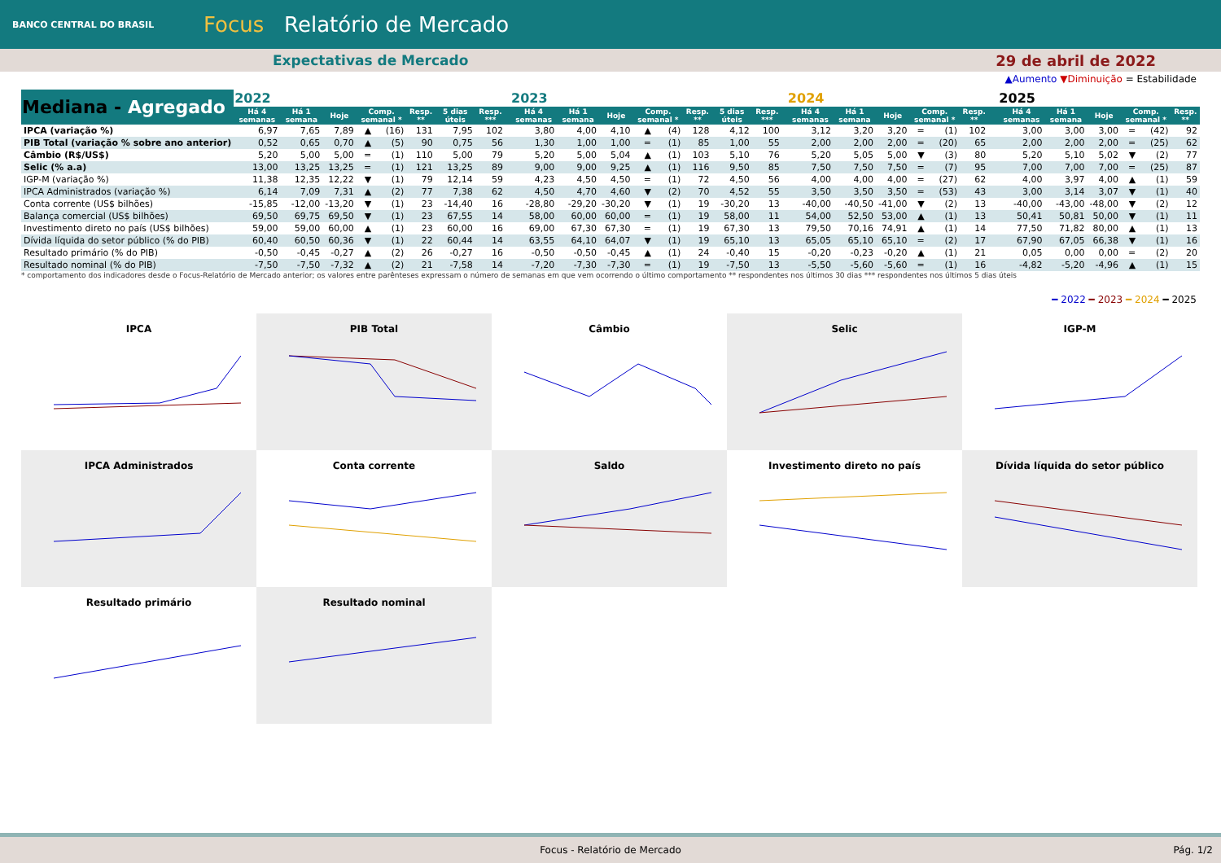BANCO CENTRAL DO BRASIL
Focus Relatório de Mercado
Expectativas de Mercado 29 de abril de 2022
▲Aumento ▼Diminuição = Estabilidade
| Mediana - Agregado | 2022 | | | | | | | | | 2023 | | | | | | | | | 2024 | | | | | | | | 2025 | | | | | |
| --- | --- | --- | --- | --- | --- | --- | --- | --- | --- | --- | --- | --- | --- | --- | --- | --- | --- | --- | --- | --- | --- | --- | --- | --- | --- | --- | --- | --- | --- | --- | --- | --- |
| | Há 4 semanas | Há 1 semana | Hoje | Comp. semanal * | | Resp. ** | 5 dias úteis | Resp. *** | | Há 4 semanas | Há 1 semana | Hoje | Comp. semanal * | | Resp. ** | 5 dias úteis | Resp. *** | | Há 4 semanas | Há 1 semana | Hoje | Comp. semanal * | | Resp. ** | | | Há 4 semanas | Há 1 semana | Hoje | Comp. semanal * | | Resp. ** |
| IPCA (variação %) | 6,97 | 7,65 | 7,89 | ▲ | (16) | 131 | 7,95 | 102 | | 3,80 | 4,00 | 4,10 | ▲ | (4) | 128 | 4,12 | 100 | | 3,12 | 3,20 | 3,20 | = | (1) | 102 | | | 3,00 | 3,00 | 3,00 | = | (42) | 92 |
| PIB Total (variação % sobre ano anterior) | 0,52 | 0,65 | 0,70 | ▲ | (5) | 90 | 0,75 | 56 | | 1,30 | 1,00 | 1,00 | = | (1) | 85 | 1,00 | 55 | | 2,00 | 2,00 | 2,00 | = | (20) | 65 | | | 2,00 | 2,00 | 2,00 | = | (25) | 62 |
| Câmbio (R$/US$) | 5,20 | 5,00 | 5,00 | = | (1) | 110 | 5,00 | 79 | | 5,20 | 5,00 | 5,04 | ▲ | (1) | 103 | 5,10 | 76 | | 5,20 | 5,05 | 5,00 | ▼ | (3) | 80 | | | 5,20 | 5,10 | 5,02 | ▼ | (2) | 77 |
| Selic (% a.a) | 13,00 | 13,25 | 13,25 | = | (1) | 121 | 13,25 | 89 | | 9,00 | 9,00 | 9,25 | ▲ | (1) | 116 | 9,50 | 85 | | 7,50 | 7,50 | 7,50 | = | (7) | 95 | | | 7,00 | 7,00 | 7,00 | = | (25) | 87 |
| IGP-M (variação %) | 11,38 | 12,35 | 12,22 | ▼ | (1) | 79 | 12,14 | 59 | | 4,23 | 4,50 | 4,50 | = | (1) | 72 | 4,50 | 56 | | 4,00 | 4,00 | 4,00 | = | (27) | 62 | | | 4,00 | 3,97 | 4,00 | ▲ | (1) | 59 |
| IPCA Administrados (variação %) | 6,14 | 7,09 | 7,31 | ▲ | (2) | 77 | 7,38 | 62 | | 4,50 | 4,70 | 4,60 | ▼ | (2) | 70 | 4,52 | 55 | | 3,50 | 3,50 | 3,50 | = | (53) | 43 | | | 3,00 | 3,14 | 3,07 | ▼ | (1) | 40 |
| Conta corrente (US$ bilhões) | -15,85 | -12,00 | -13,20 | ▼ | (1) | 23 | -14,40 | 16 | | -28,80 | -29,20 | -30,20 | ▼ | (1) | 19 | -30,20 | 13 | | -40,00 | -40,50 | -41,00 | ▼ | (2) | 13 | | | -40,00 | -43,00 | -48,00 | ▼ | (2) | 12 |
| Balança comercial (US$ bilhões) | 69,50 | 69,75 | 69,50 | ▼ | (1) | 23 | 67,55 | 14 | | 58,00 | 60,00 | 60,00 | = | (1) | 19 | 58,00 | 11 | | 54,00 | 52,50 | 53,00 | ▲ | (1) | 13 | | | 50,41 | 50,81 | 50,00 | ▼ | (1) | 11 |
| Investimento direto no país (US$ bilhões) | 59,00 | 59,00 | 60,00 | ▲ | (1) | 23 | 60,00 | 16 | | 69,00 | 67,30 | 67,30 | = | (1) | 19 | 67,30 | 13 | | 79,50 | 70,16 | 74,91 | ▲ | (1) | 14 | | | 77,50 | 71,82 | 80,00 | ▲ | (1) | 13 |
| Dívida líquida do setor público (% do PIB) | 60,40 | 60,50 | 60,36 | ▼ | (1) | 22 | 60,44 | 14 | | 63,55 | 64,10 | 64,07 | ▼ | (1) | 19 | 65,10 | 13 | | 65,05 | 65,10 | 65,10 | = | (2) | 17 | | | 67,90 | 67,05 | 66,38 | ▼ | (1) | 16 |
| Resultado primário (% do PIB) | -0,50 | -0,45 | -0,27 | ▲ | (2) | 26 | -0,27 | 16 | | -0,50 | -0,50 | -0,45 | ▲ | (1) | 24 | -0,40 | 15 | | -0,20 | -0,23 | -0,20 | ▲ | (1) | 21 | | | 0,05 | 0,00 | 0,00 | = | (2) | 20 |
| Resultado nominal (% do PIB) | -7,50 | -7,50 | -7,32 | ▲ | (2) | 21 | -7,58 | 14 | | -7,20 | -7,30 | -7,30 | = | (1) | 19 | -7,50 | 13 | | -5,50 | -5,60 | -5,60 | = | (1) | 16 | | | -4,82 | -5,20 | -4,96 | ▲ | (1) | 15 |
* comportamento dos indicadores desde o Focus-Relatório de Mercado anterior; os valores entre parênteses expressam o número de semanas em que vem ocorrendo o último comportamento ** respondentes nos últimos 30 dias *** respondentes nos últimos 5 dias úteis
━ 2022 ━ 2023 ━ 2024 ━ 2025
IPCA
PIB Total
Câmbio
Selic
IGP-M
IPCA Administrados
Conta corrente
Saldo
Investimento direto no país
Dívida líquida do setor público
Resultado primário
Resultado nominal
Focus - Relatório de Mercado Pág. 1/2